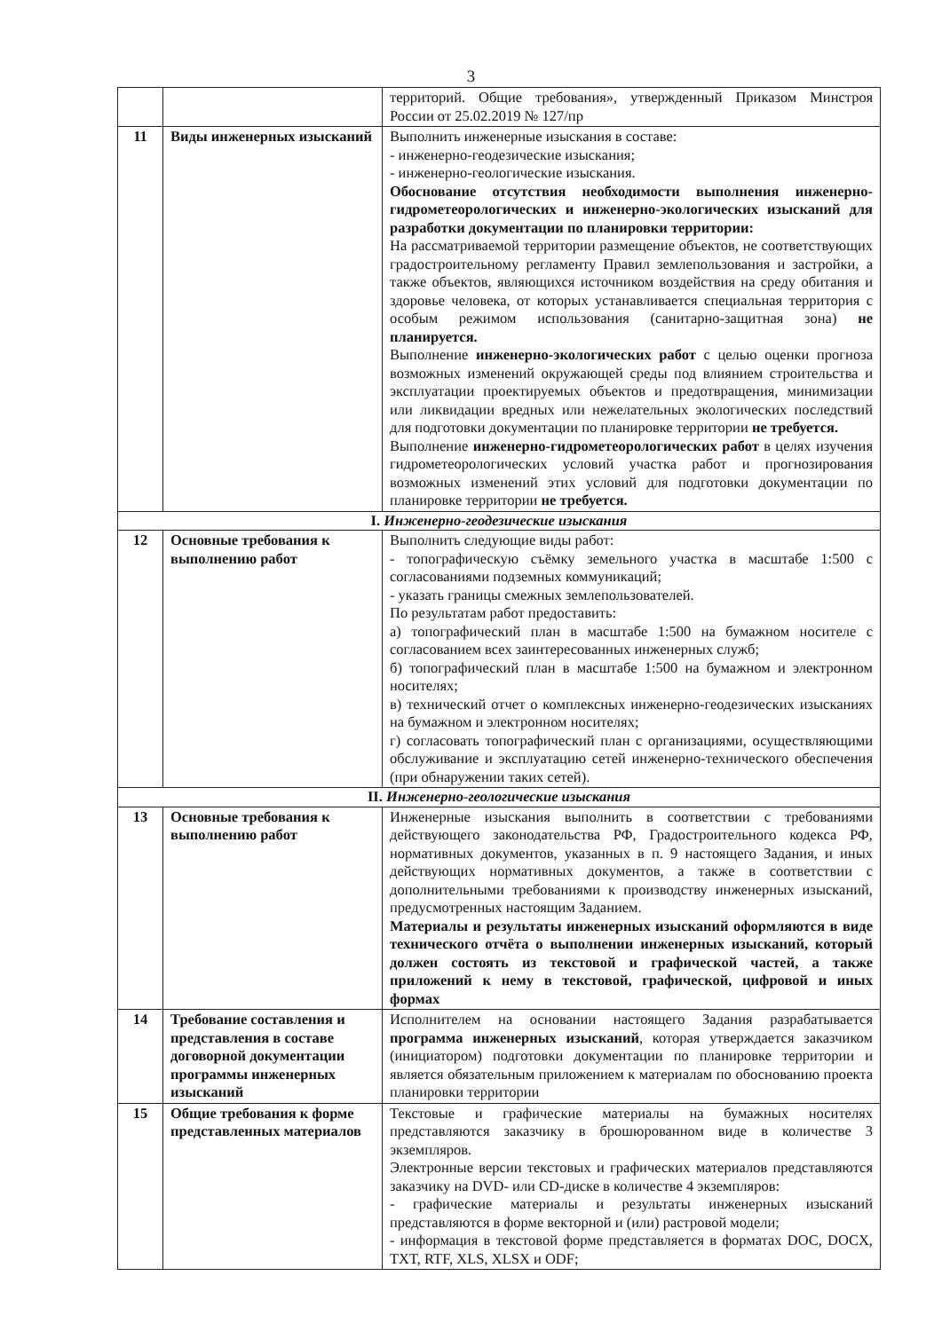3
| | | территорий. Общие требования», утвержденный Приказом Минстроя России от 25.02.2019 № 127/пр |
| 11 | Виды инженерных изысканий | Выполнить инженерные изыскания в составе: - инженерно-геодезические изыскания; - инженерно-геологические изыскания. Обоснование отсутствия необходимости выполнения инженерно-гидрометеорологических и инженерно-экологических изысканий для разработки документации по планировки территории: На рассматриваемой территории размещение объектов, не соответствующих градостроительному регламенту Правил землепользования и застройки, а также объектов, являющихся источником воздействия на среду обитания и здоровье человека, от которых устанавливается специальная территория с особым режимом использования (санитарно-защитная зона) не планируется. Выполнение инженерно-экологических работ с целью оценки прогноза возможных изменений окружающей среды под влиянием строительства и эксплуатации проектируемых объектов и предотвращения, минимизации или ликвидации вредных или нежелательных экологических последствий для подготовки документации по планировке территории не требуется. Выполнение инженерно-гидрометеорологических работ в целях изучения гидрометеорологических условий участка работ и прогнозирования возможных изменений этих условий для подготовки документации по планировке территории не требуется. |
| I. Инженерно-геодезические изыскания | | |
| 12 | Основные требования к выполнению работ | Выполнить следующие виды работ: - топографическую съёмку земельного участка в масштабе 1:500 с согласованиями подземных коммуникаций; - указать границы смежных землепользователей. По результатам работ предоставить: а) топографический план в масштабе 1:500 на бумажном носителе с согласованием всех заинтересованных инженерных служб; б) топографический план в масштабе 1:500 на бумажном и электронном носителях; в) технический отчет о комплексных инженерно-геодезических изысканиях на бумажном и электронном носителях; г) согласовать топографический план с организациями, осуществляющими обслуживание и эксплуатацию сетей инженерно-технического обеспечения (при обнаружении таких сетей). |
| II. Инженерно-геологические изыскания | | |
| 13 | Основные требования к выполнению работ | Инженерные изыскания выполнить в соответствии с требованиями действующего законодательства РФ, Градостроительного кодекса РФ, нормативных документов, указанных в п. 9 настоящего Задания, и иных действующих нормативных документов, а также в соответствии с дополнительными требованиями к производству инженерных изысканий, предусмотренных настоящим Заданием. Материалы и результаты инженерных изысканий оформляются в виде технического отчёта о выполнении инженерных изысканий, который должен состоять из текстовой и графической частей, а также приложений к нему в текстовой, графической, цифровой и иных формах |
| 14 | Требование составления и представления в составе договорной документации программы инженерных изысканий | Исполнителем на основании настоящего Задания разрабатывается программа инженерных изысканий , которая утверждается заказчиком (инициатором) подготовки документации по планировке территории и является обязательным приложением к материалам по обоснованию проекта планировки территории |
| 15 | Общие требования к форме представленных материалов | Текстовые и графические материалы на бумажных носителях представляются заказчику в брошюрованном виде в количестве 3 экземпляров. Электронные версии текстовых и графических материалов представляются заказчику на DVD- или CD-диске в количестве 4 экземпляров: - графические материалы и результаты инженерных изысканий представляются в форме векторной и (или) растровой модели; - информация в текстовой форме представляется в форматах DOC, DOCX, TXT, RTF, XLS, XLSX и ODF; |